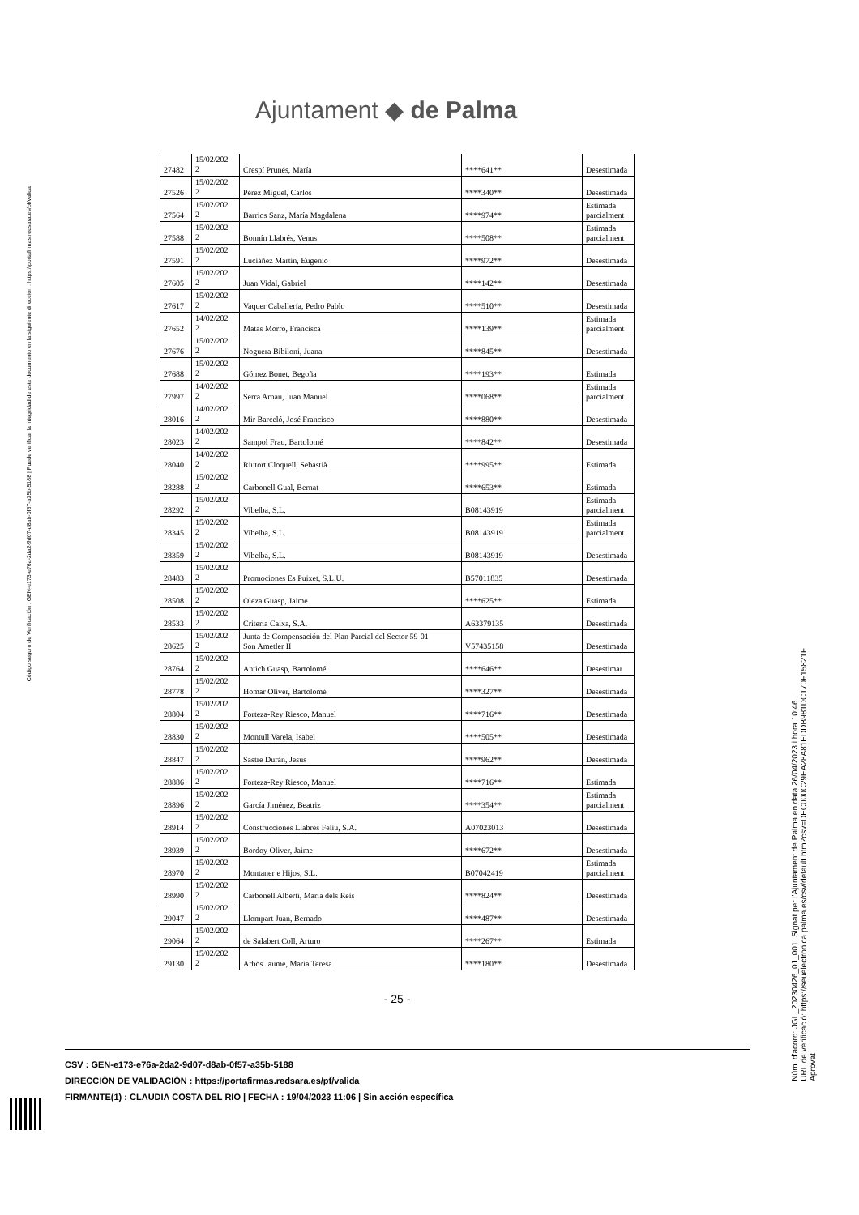Ajuntament ◆ de Palma
Código seguro de Verificación : GEN-e173-e76a-2da2-9d07-d8ab-0f57-a35b-5188 | Puede verificar la integridad de este documento en la siguiente dirección : https://portafirmas.redsara.es/pf/valida
| 27482 | 15/02/202 2 | Crespí Prunés, María | ****641** | Desestimada |
| 27526 | 15/02/202 2 | Pérez Miguel, Carlos | ****340** | Desestimada |
| 27564 | 15/02/202 2 | Barrios Sanz, María Magdalena | ****974** | Estimada parcialment |
| 27588 | 15/02/202 2 | Bonnín Llabrés, Venus | ****508** | Estimada parcialment |
| 27591 | 15/02/202 2 | Luciáñez Martín, Eugenio | ****972** | Desestimada |
| 27605 | 15/02/202 2 | Juan Vidal, Gabriel | ****142** | Desestimada |
| 27617 | 15/02/202 2 | Vaquer Caballería, Pedro Pablo | ****510** | Desestimada |
| 27652 | 14/02/202 2 | Matas Morro, Francisca | ****139** | Estimada parcialment |
| 27676 | 15/02/202 2 | Noguera Bibiloni, Juana | ****845** | Desestimada |
| 27688 | 15/02/202 2 | Gómez Bonet, Begoña | ****193** | Estimada |
| 27997 | 14/02/202 2 | Serra Arnau, Juan Manuel | ****068** | Estimada parcialment |
| 28016 | 14/02/202 2 | Mir Barceló, José Francisco | ****880** | Desestimada |
| 28023 | 14/02/202 2 | Sampol Frau, Bartolomé | ****842** | Desestimada |
| 28040 | 14/02/202 2 | Riutort Cloquell, Sebastià | ****995** | Estimada |
| 28288 | 15/02/202 2 | Carbonell Gual, Bernat | ****653** | Estimada |
| 28292 | 15/02/202 2 | Vibelba, S.L. | B08143919 | Estimada parcialment |
| 28345 | 15/02/202 2 | Vibelba, S.L. | B08143919 | Estimada parcialment |
| 28359 | 15/02/202 2 | Vibelba, S.L. | B08143919 | Desestimada |
| 28483 | 15/02/202 2 | Promociones Es Puixet, S.L.U. | B57011835 | Desestimada |
| 28508 | 15/02/202 2 | Oleza Guasp, Jaime | ****625** | Estimada |
| 28533 | 15/02/202 2 | Criteria Caixa, S.A. | A63379135 | Desestimada |
| 28625 | 15/02/202 2 | Junta de Compensación del Plan Parcial del Sector 59-01 Son Ametler II | V57435158 | Desestimada |
| 28764 | 15/02/202 2 | Antich Guasp, Bartolomé | ****646** | Desestimar |
| 28778 | 15/02/202 2 | Homar Oliver, Bartolomé | ****327** | Desestimada |
| 28804 | 15/02/202 2 | Forteza-Rey Riesco, Manuel | ****716** | Desestimada |
| 28830 | 15/02/202 2 | Montull Varela, Isabel | ****505** | Desestimada |
| 28847 | 15/02/202 2 | Sastre Durán, Jesús | ****962** | Desestimada |
| 28886 | 15/02/202 2 | Forteza-Rey Riesco, Manuel | ****716** | Estimada |
| 28896 | 15/02/202 2 | García Jiménez, Beatriz | ****354** | Estimada parcialment |
| 28914 | 15/02/202 2 | Construcciones Llabrés Feliu, S.A. | A07023013 | Desestimada |
| 28939 | 15/02/202 2 | Bordoy Oliver, Jaime | ****672** | Desestimada |
| 28970 | 15/02/202 2 | Montaner e Hijos, S.L. | B07042419 | Estimada parcialment |
| 28990 | 15/02/202 2 | Carbonell Albertí, Maria dels Reis | ****824** | Desestimada |
| 29047 | 15/02/202 2 | Llompart Juan, Bernado | ****487** | Desestimada |
| 29064 | 15/02/202 2 | de Salabert Coll, Arturo | ****267** | Estimada |
| 29130 | 15/02/202 2 | Arbós Jaume, María Teresa | ****180** | Desestimada |
- 25 -
CSV : GEN-e173-e76a-2da2-9d07-d8ab-0f57-a35b-5188
DIRECCIÓN DE VALIDACIÓN : https://portafirmas.redsara.es/pf/valida
FIRMANTE(1) : CLAUDIA COSTA DEL RIO | FECHA : 19/04/2023 11:06 | Sin acción específica
Núm. d'acord: JGL_20230426_01_001. Signat per l'Ajuntament de Palma en data 26/04/2023 i hora 10:46.
URL de verificació: https://seuelectronica.palma.es/csv/default.htm?csv=DEC000C29EA28A81EDDB981DC170F15821F
Aprovat